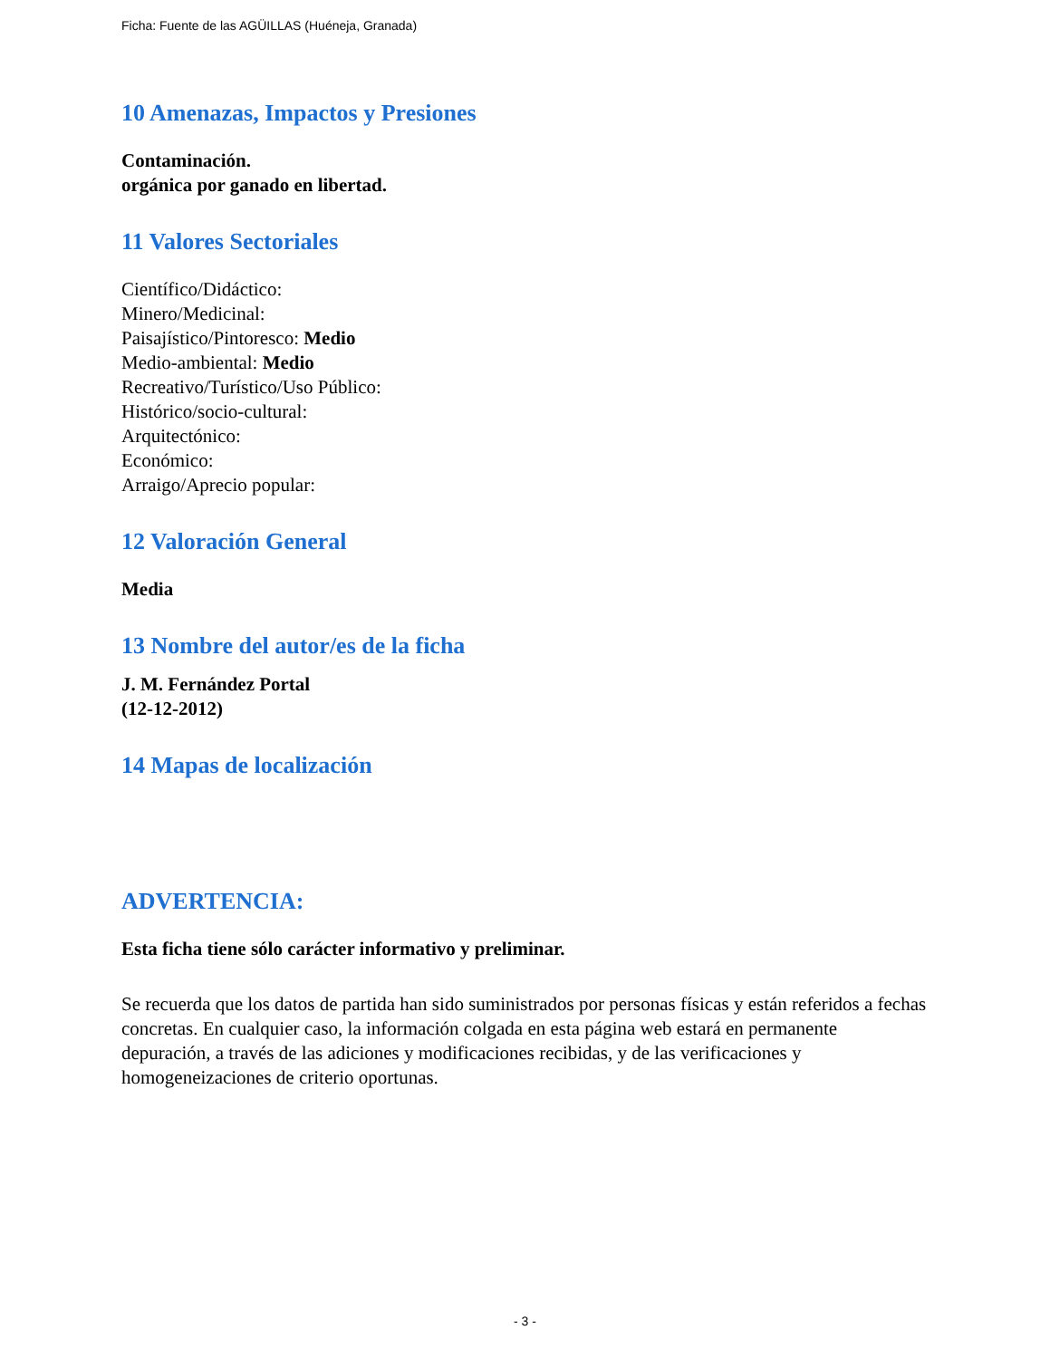Ficha: Fuente de las AGÜILLAS (Huéneja, Granada)
10 Amenazas, Impactos y Presiones
Contaminación.
orgánica por ganado en libertad.
11 Valores Sectoriales
Científico/Didáctico:
Minero/Medicinal:
Paisajístico/Pintoresco: Medio
Medio-ambiental: Medio
Recreativo/Turístico/Uso Público:
Histórico/socio-cultural:
Arquitectónico:
Económico:
Arraigo/Aprecio popular:
12 Valoración General
Media
13 Nombre del autor/es de la ficha
J. M. Fernández Portal
(12-12-2012)
14 Mapas de localización
ADVERTENCIA:
Esta ficha tiene sólo carácter informativo y preliminar.
Se recuerda que los datos de partida han sido suministrados por personas físicas y están referidos a fechas concretas. En cualquier caso, la información colgada en esta página web estará en permanente depuración, a través de las adiciones y modificaciones recibidas, y de las verificaciones y homogeneizaciones de criterio oportunas.
- 3 -